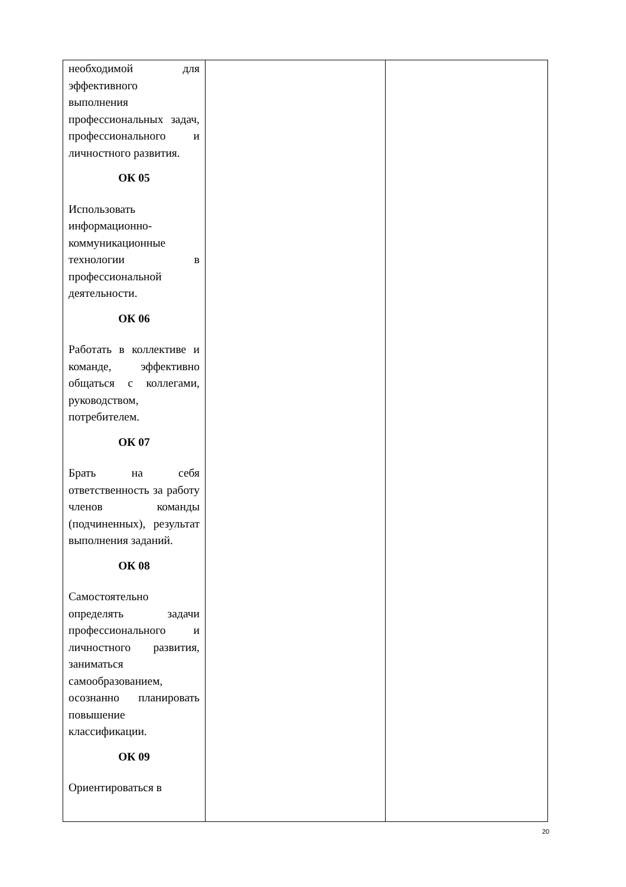| необходимой для эффективного выполнения профессиональных задач, профессионального и личностного развития. ОК 05 Использовать информационно-коммуникационные технологии в профессиональной деятельности. ОК 06 Работать в коллективе и команде, эффективно общаться с коллегами, руководством, потребителем. ОК 07 Брать на себя ответственность за работу членов команды (подчиненных), результат выполнения заданий. ОК 08 Самостоятельно определять задачи профессионального и личностного развития, заниматься самообразованием, осознанно планировать повышение классификации. ОК 09 Ориентироваться в | | |
20